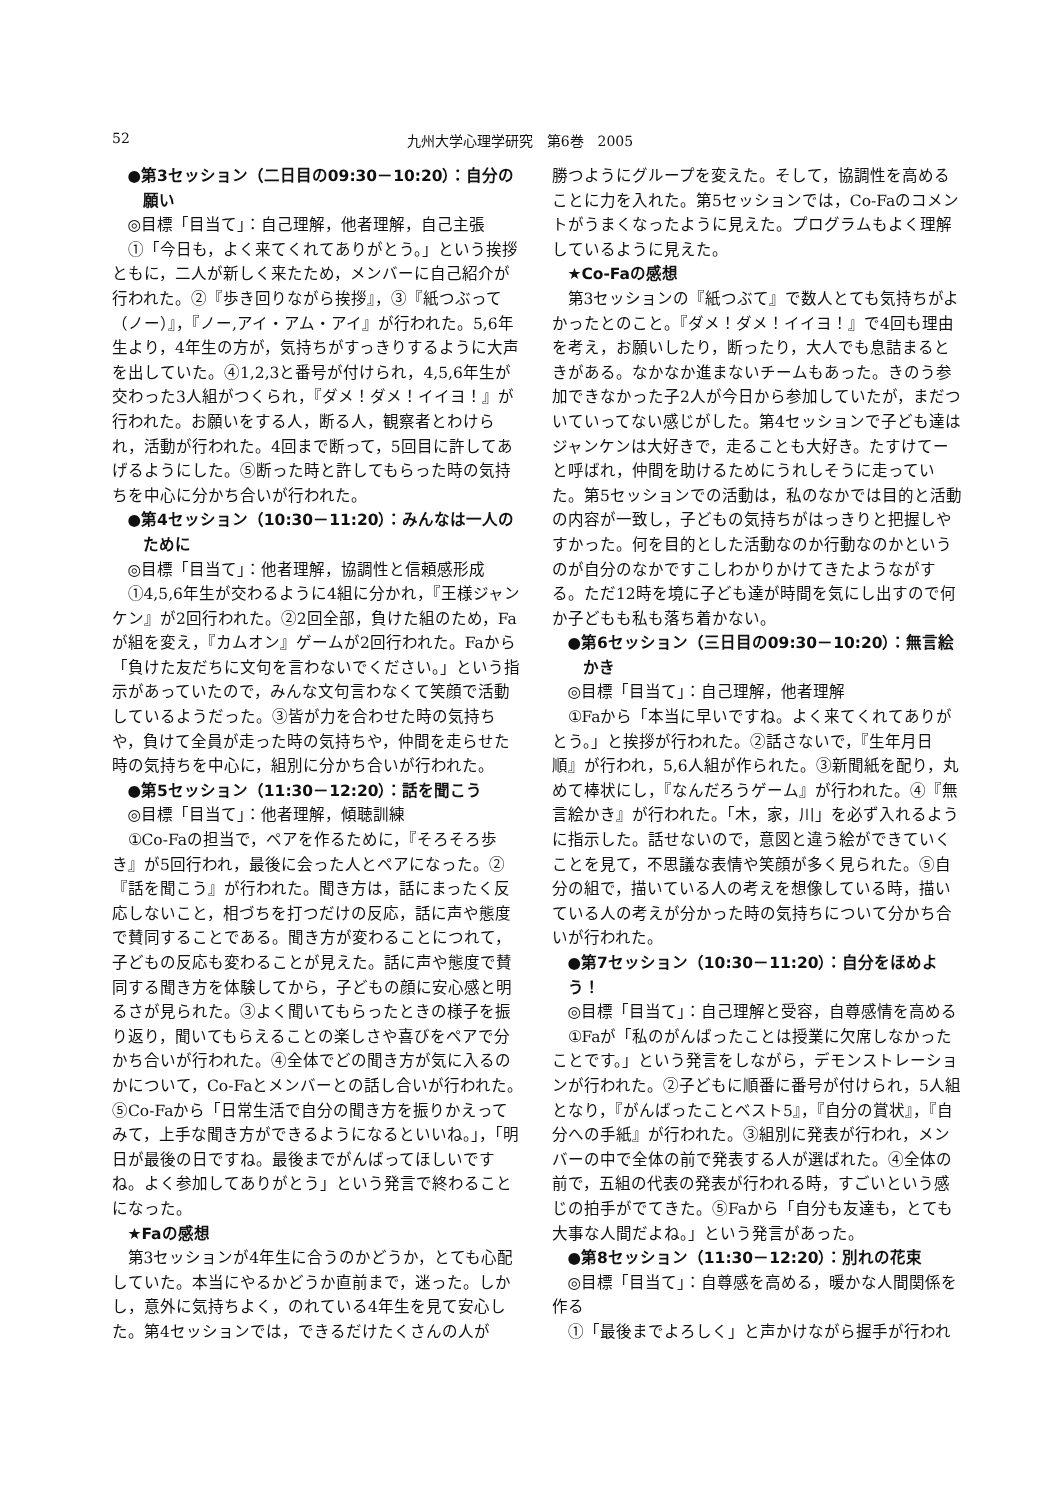52 九州大学心理学研究　第6巻　2005
●第3セッション（二日目の09:30－10:20）：自分の願い
◎目標「目当て」：自己理解，他者理解，自己主張
①「今日も，よく来てくれてありがとう。」という挨拶ともに，二人が新しく来たため，メンバーに自己紹介が行われた。②『歩き回りながら挨拶』，③『紙つぶって（ノー）』，『ノー,アイ・アム・アイ』が行われた。5,6年生より，4年生の方が，気持ちがすっきりするように大声を出していた。④1,2,3と番号が付けられ，4,5,6年生が交わった3人組がつくられ，『ダメ！ダメ！イイヨ！』が行われた。お願いをする人，断る人，観察者とわけられ，活動が行われた。4回まで断って，5回目に許してあげるようにした。⑤断った時と許してもらった時の気持ちを中心に分かち合いが行われた。
●第4セッション（10:30－11:20）：みんなは一人のために
◎目標「目当て」：他者理解，協調性と信頼感形成
①4,5,6年生が交わるように4組に分かれ，『王様ジャンケン』が2回行われた。②2回全部，負けた組のため，Faが組を変え，『カムオン』ゲームが2回行われた。Faから「負けた友だちに文句を言わないでください。」という指示があっていたので，みんな文句言わなくて笑顔で活動しているようだった。③皆が力を合わせた時の気持ちや，負けて全員が走った時の気持ちや，仲間を走らせた時の気持ちを中心に，組別に分かち合いが行われた。
●第5セッション（11:30－12:20）：話を聞こう
◎目標「目当て」：他者理解，傾聴訓練
①Co-Faの担当で，ペアを作るために，『そろそろ歩き』が5回行われ，最後に会った人とペアになった。②『話を聞こう』が行われた。聞き方は，話にまったく反応しないこと，相づちを打つだけの反応，話に声や態度で賛同することである。聞き方が変わることにつれて，子どもの反応も変わることが見えた。話に声や態度で賛同する聞き方を体験してから，子どもの顔に安心感と明るさが見られた。③よく聞いてもらったときの様子を振り返り，聞いてもらえることの楽しさや喜びをペアで分かち合いが行われた。④全体でどの聞き方が気に入るのかについて，Co-Faとメンバーとの話し合いが行われた。⑤Co-Faから「日常生活で自分の聞き方を振りかえってみて，上手な聞き方ができるようになるといいね。」，「明日が最後の日ですね。最後までがんばってほしいですね。よく参加してありがとう」という発言で終わることになった。
★Faの感想
第3セッションが4年生に合うのかどうか，とても心配していた。本当にやるかどうか直前まで，迷った。しかし，意外に気持ちよく，のれている4年生を見て安心した。第4セッションでは，できるだけたくさんの人が
勝つようにグループを変えた。そして，協調性を高めることに力を入れた。第5セッションでは，Co-Faのコメントがうまくなったように見えた。プログラムもよく理解しているように見えた。
★Co-Faの感想
第3セッションの『紙つぶて』で数人とても気持ちがよかったとのこと。『ダメ！ダメ！イイヨ！』で4回も理由を考え，お願いしたり，断ったり，大人でも息詰まるときがある。なかなか進まないチームもあった。きのう参加できなかった子2人が今日から参加していたが，まだついていってない感じがした。第4セッションで子ども達はジャンケンは大好きで，走ることも大好き。たすけてーと呼ばれ，仲間を助けるためにうれしそうに走っていた。第5セッションでの活動は，私のなかでは目的と活動の内容が一致し，子どもの気持ちがはっきりと把握しやすかった。何を目的とした活動なのか行動なのかというのが自分のなかですこしわかりかけてきたようながする。ただ12時を境に子ども達が時間を気にし出すので何か子どもも私も落ち着かない。
●第6セッション（三日目の09:30－10:20）：無言絵かき
◎目標「目当て」：自己理解，他者理解
①Faから「本当に早いですね。よく来てくれてありがとう。」と挨拶が行われた。②話さないで，『生年月日順』が行われ，5,6人組が作られた。③新聞紙を配り，丸めて棒状にし，『なんだろうゲーム』が行われた。④『無言絵かき』が行われた。「木，家，川」を必ず入れるように指示した。話せないので，意図と違う絵ができていくことを見て，不思議な表情や笑顔が多く見られた。⑤自分の組で，描いている人の考えを想像している時，描いている人の考えが分かった時の気持ちについて分かち合いが行われた。
●第7セッション（10:30－11:20）：自分をほめよう！
◎目標「目当て」：自己理解と受容，自尊感情を高める
①Faが「私のがんばったことは授業に欠席しなかったことです。」という発言をしながら，デモンストレーションが行われた。②子どもに順番に番号が付けられ，5人組となり，『がんばったことベスト5』，『自分の賞状』，『自分への手紙』が行われた。③組別に発表が行われ，メンバーの中で全体の前で発表する人が選ばれた。④全体の前で，五組の代表の発表が行われる時，すごいという感じの拍手がでてきた。⑤Faから「自分も友達も，とても大事な人間だよね。」という発言があった。
●第8セッション（11:30－12:20）：別れの花束
◎目標「目当て」：自尊感を高める，暖かな人間関係を作る
①「最後までよろしく」と声かけながら握手が行われ